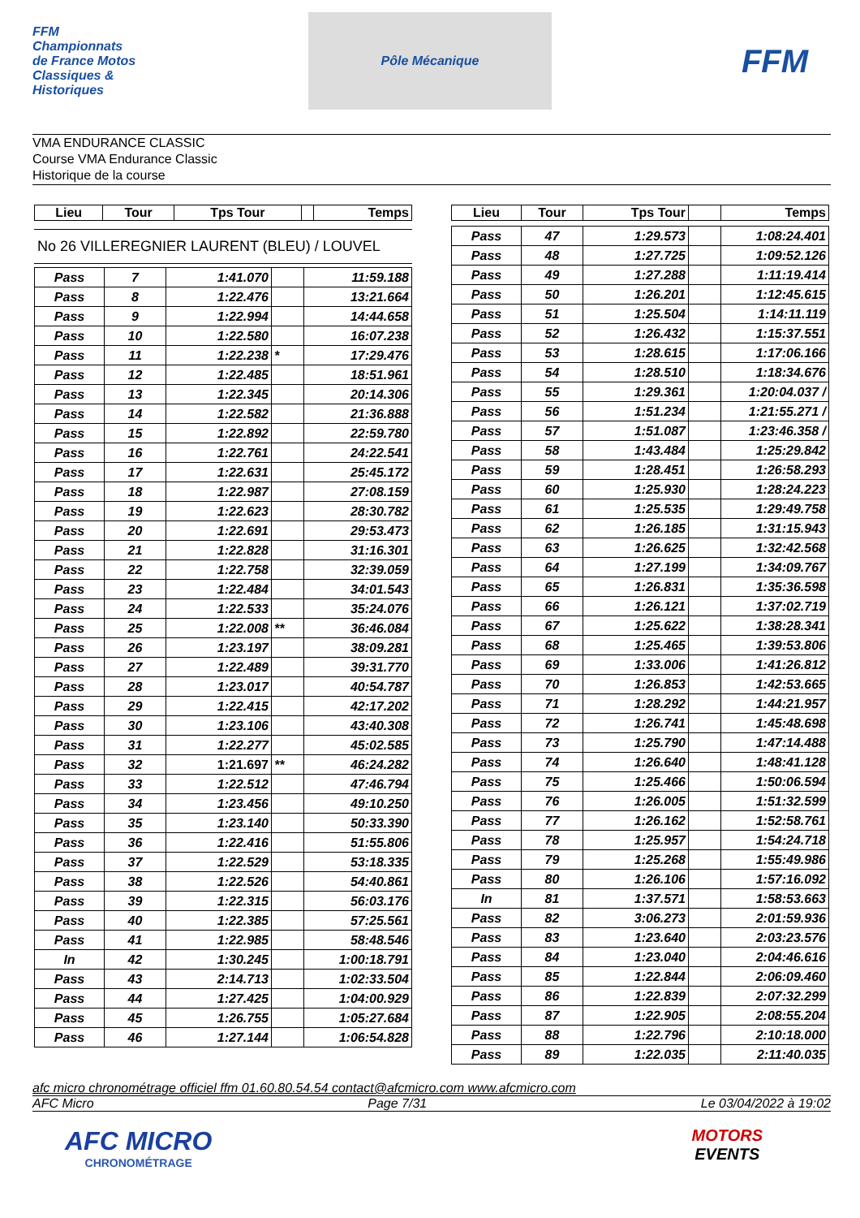FFM Championnats de France Motos Classiques & Historiques
Pôle Mécanique
FFM
VMA ENDURANCE CLASSIC
Course VMA Endurance Classic
Historique de la course
| Lieu | Tour | Tps Tour | | Temps |
| --- | --- | --- | --- | --- |
No 26 VILLEREGNIER LAURENT (BLEU) / LOUVEL
| Pass | 7 | 1:41.070 | | 11:59.188 |
| Pass | 8 | 1:22.476 | | 13:21.664 |
| Pass | 9 | 1:22.994 | | 14:44.658 |
| Pass | 10 | 1:22.580 | | 16:07.238 |
| Pass | 11 | 1:22.238 | * | 17:29.476 |
| Pass | 12 | 1:22.485 | | 18:51.961 |
| Pass | 13 | 1:22.345 | | 20:14.306 |
| Pass | 14 | 1:22.582 | | 21:36.888 |
| Pass | 15 | 1:22.892 | | 22:59.780 |
| Pass | 16 | 1:22.761 | | 24:22.541 |
| Pass | 17 | 1:22.631 | | 25:45.172 |
| Pass | 18 | 1:22.987 | | 27:08.159 |
| Pass | 19 | 1:22.623 | | 28:30.782 |
| Pass | 20 | 1:22.691 | | 29:53.473 |
| Pass | 21 | 1:22.828 | | 31:16.301 |
| Pass | 22 | 1:22.758 | | 32:39.059 |
| Pass | 23 | 1:22.484 | | 34:01.543 |
| Pass | 24 | 1:22.533 | | 35:24.076 |
| Pass | 25 | 1:22.008 | ** | 36:46.084 |
| Pass | 26 | 1:23.197 | | 38:09.281 |
| Pass | 27 | 1:22.489 | | 39:31.770 |
| Pass | 28 | 1:23.017 | | 40:54.787 |
| Pass | 29 | 1:22.415 | | 42:17.202 |
| Pass | 30 | 1:23.106 | | 43:40.308 |
| Pass | 31 | 1:22.277 | | 45:02.585 |
| Pass | 32 | 1:21.697 | ** | 46:24.282 |
| Pass | 33 | 1:22.512 | | 47:46.794 |
| Pass | 34 | 1:23.456 | | 49:10.250 |
| Pass | 35 | 1:23.140 | | 50:33.390 |
| Pass | 36 | 1:22.416 | | 51:55.806 |
| Pass | 37 | 1:22.529 | | 53:18.335 |
| Pass | 38 | 1:22.526 | | 54:40.861 |
| Pass | 39 | 1:22.315 | | 56:03.176 |
| Pass | 40 | 1:22.385 | | 57:25.561 |
| Pass | 41 | 1:22.985 | | 58:48.546 |
| In | 42 | 1:30.245 | | 1:00:18.791 |
| Pass | 43 | 2:14.713 | | 1:02:33.504 |
| Pass | 44 | 1:27.425 | | 1:04:00.929 |
| Pass | 45 | 1:26.755 | | 1:05:27.684 |
| Pass | 46 | 1:27.144 | | 1:06:54.828 |
| Lieu | Tour | Tps Tour | | Temps |
| --- | --- | --- | --- | --- |
| Pass | 47 | 1:29.573 | | 1:08:24.401 |
| Pass | 48 | 1:27.725 | | 1:09:52.126 |
| Pass | 49 | 1:27.288 | | 1:11:19.414 |
| Pass | 50 | 1:26.201 | | 1:12:45.615 |
| Pass | 51 | 1:25.504 | | 1:14:11.119 |
| Pass | 52 | 1:26.432 | | 1:15:37.551 |
| Pass | 53 | 1:28.615 | | 1:17:06.166 |
| Pass | 54 | 1:28.510 | | 1:18:34.676 |
| Pass | 55 | 1:29.361 | | 1:20:04.037 / |
| Pass | 56 | 1:51.234 | | 1:21:55.271 / |
| Pass | 57 | 1:51.087 | | 1:23:46.358 / |
| Pass | 58 | 1:43.484 | | 1:25:29.842 |
| Pass | 59 | 1:28.451 | | 1:26:58.293 |
| Pass | 60 | 1:25.930 | | 1:28:24.223 |
| Pass | 61 | 1:25.535 | | 1:29:49.758 |
| Pass | 62 | 1:26.185 | | 1:31:15.943 |
| Pass | 63 | 1:26.625 | | 1:32:42.568 |
| Pass | 64 | 1:27.199 | | 1:34:09.767 |
| Pass | 65 | 1:26.831 | | 1:35:36.598 |
| Pass | 66 | 1:26.121 | | 1:37:02.719 |
| Pass | 67 | 1:25.622 | | 1:38:28.341 |
| Pass | 68 | 1:25.465 | | 1:39:53.806 |
| Pass | 69 | 1:33.006 | | 1:41:26.812 |
| Pass | 70 | 1:26.853 | | 1:42:53.665 |
| Pass | 71 | 1:28.292 | | 1:44:21.957 |
| Pass | 72 | 1:26.741 | | 1:45:48.698 |
| Pass | 73 | 1:25.790 | | 1:47:14.488 |
| Pass | 74 | 1:26.640 | | 1:48:41.128 |
| Pass | 75 | 1:25.466 | | 1:50:06.594 |
| Pass | 76 | 1:26.005 | | 1:51:32.599 |
| Pass | 77 | 1:26.162 | | 1:52:58.761 |
| Pass | 78 | 1:25.957 | | 1:54:24.718 |
| Pass | 79 | 1:25.268 | | 1:55:49.986 |
| Pass | 80 | 1:26.106 | | 1:57:16.092 |
| In | 81 | 1:37.571 | | 1:58:53.663 |
| Pass | 82 | 3:06.273 | | 2:01:59.936 |
| Pass | 83 | 1:23.640 | | 2:03:23.576 |
| Pass | 84 | 1:23.040 | | 2:04:46.616 |
| Pass | 85 | 1:22.844 | | 2:06:09.460 |
| Pass | 86 | 1:22.839 | | 2:07:32.299 |
| Pass | 87 | 1:22.905 | | 2:08:55.204 |
| Pass | 88 | 1:22.796 | | 2:10:18.000 |
| Pass | 89 | 1:22.035 | | 2:11:40.035 |
afc micro chronométrage officiel ffm 01.60.80.54.54 contact@afcmicro.com www.afcmicro.com
AFC Micro Page 7/31 Le 03/04/2022 à 19:02
AFC MICRO
CHRONOMÉTRAGE
MOTORS
EVENTS